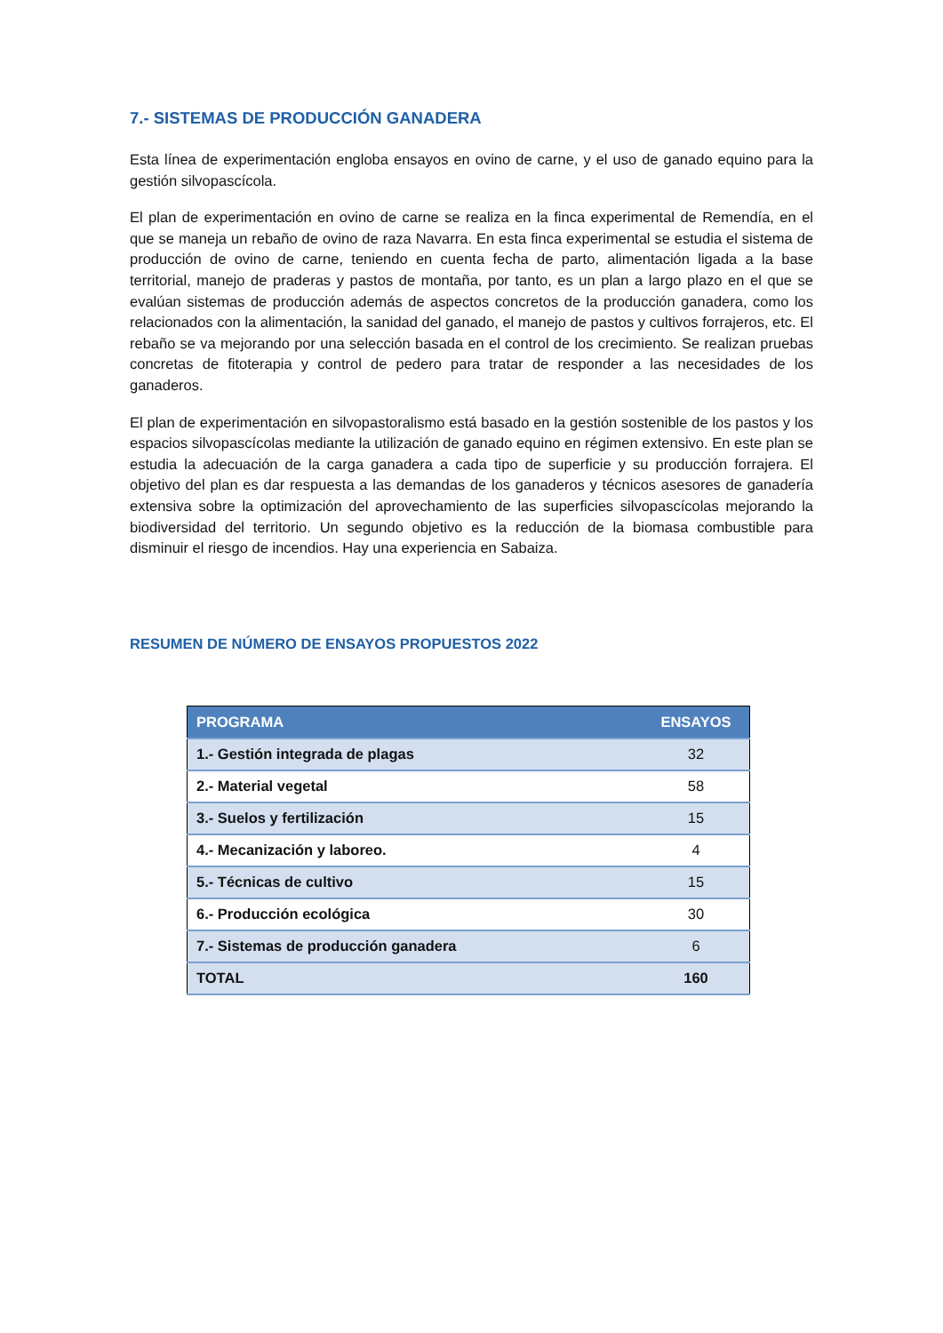7.- SISTEMAS DE PRODUCCIÓN GANADERA
Esta línea de experimentación engloba ensayos en ovino de carne, y el uso de ganado equino para la gestión silvopascícola.
El plan de experimentación en ovino de carne se realiza en la finca experimental de Remendía, en el que se maneja un rebaño de ovino de raza Navarra. En esta finca experimental se estudia el sistema de producción de ovino de carne, teniendo en cuenta fecha de parto, alimentación ligada a la base territorial, manejo de praderas y pastos de montaña, por tanto, es un plan a largo plazo en el que se evalúan sistemas de producción además de aspectos concretos de la producción ganadera, como los relacionados con la alimentación, la sanidad del ganado, el manejo de pastos y cultivos forrajeros, etc. El rebaño se va mejorando por una selección basada en el control de los crecimiento. Se realizan pruebas concretas de fitoterapia y control de pedero para tratar de responder a las necesidades de los ganaderos.
El plan de experimentación en silvopastoralismo está basado en la gestión sostenible de los pastos y los espacios silvopascícolas mediante la utilización de ganado equino en régimen extensivo. En este plan se estudia la adecuación de la carga ganadera a cada tipo de superficie y su producción forrajera. El objetivo del plan es dar respuesta a las demandas de los ganaderos y técnicos asesores de ganadería extensiva sobre la optimización del aprovechamiento de las superficies silvopascícolas mejorando la biodiversidad del territorio. Un segundo objetivo es la reducción de la biomasa combustible para disminuir el riesgo de incendios. Hay una experiencia en Sabaiza.
RESUMEN DE NÚMERO DE ENSAYOS PROPUESTOS 2022
| PROGRAMA | ENSAYOS |
| --- | --- |
| 1.- Gestión integrada de plagas | 32 |
| 2.- Material vegetal | 58 |
| 3.- Suelos y fertilización | 15 |
| 4.- Mecanización y laboreo. | 4 |
| 5.- Técnicas de cultivo | 15 |
| 6.- Producción ecológica | 30 |
| 7.- Sistemas de producción ganadera | 6 |
| TOTAL | 160 |